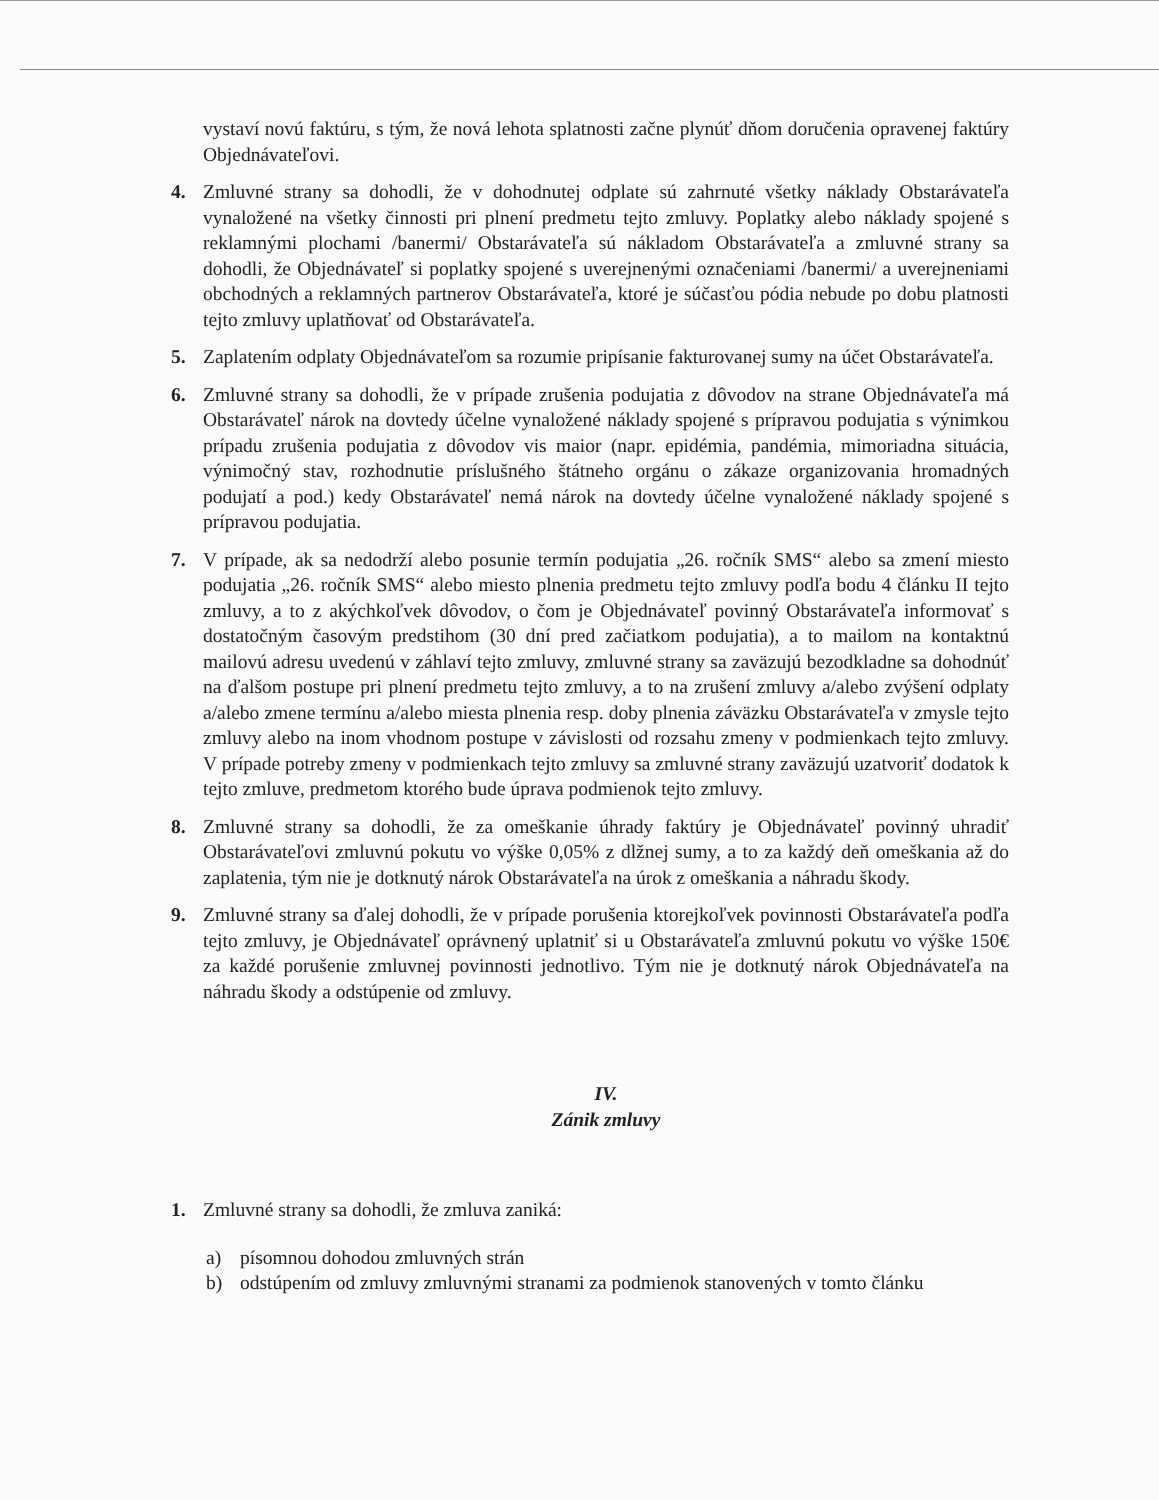vystaví novú faktúru, s tým, že nová lehota splatnosti začne plynúť dňom doručenia opravenej faktúry Objednávateľovi.
4. Zmluvné strany sa dohodli, že v dohodnutej odplate sú zahrnuté všetky náklady Obstarávateľa vynaložené na všetky činnosti pri plnení predmetu tejto zmluvy. Poplatky alebo náklady spojené s reklamnými plochami /banermi/ Obstarávateľa sú nákladom Obstarávateľa a zmluvné strany sa dohodli, že Objednávateľ si poplatky spojené s uverejnenými označeniami /banermi/ a uverejneniami obchodných a reklamných partnerov Obstarávateľa, ktoré je súčasťou pódia nebude po dobu platnosti tejto zmluvy uplatňovať od Obstarávateľa.
5. Zaplatením odplaty Objednávateľom sa rozumie pripísanie fakturovanej sumy na účet Obstarávateľa.
6. Zmluvné strany sa dohodli, že v prípade zrušenia podujatia z dôvodov na strane Objednávateľa má Obstarávateľ nárok na dovtedy účelne vynaložené náklady spojené s prípravou podujatia s výnimkou prípadu zrušenia podujatia z dôvodov vis maior (napr. epidémia, pandémia, mimoriadna situácia, výnimočný stav, rozhodnutie príslušného štátneho orgánu o zákaze organizovania hromadných podujatí a pod.) kedy Obstarávateľ nemá nárok na dovtedy účelne vynaložené náklady spojené s prípravou podujatia.
7. V prípade, ak sa nedodrží alebo posunie termín podujatia „26. ročník SMS“ alebo sa zmení miesto podujatia „26. ročník SMS“ alebo miesto plnenia predmetu tejto zmluvy podľa bodu 4 článku II tejto zmluvy, a to z akýchkoľvek dôvodov, o čom je Objednávateľ povinný Obstarávateľa informovať s dostatočným časovým predstihom (30 dní pred začiatkom podujatia), a to mailom na kontaktnú mailovú adresu uvedenú v záhlaví tejto zmluvy, zmluvné strany sa zaväzujú bezodkladne sa dohodnúť na ďalšom postupe pri plnení predmetu tejto zmluvy, a to na zrušení zmluvy a/alebo zvýšení odplaty a/alebo zmene termínu a/alebo miesta plnenia resp. doby plnenia záväzku Obstarávateľa v zmysle tejto zmluvy alebo na inom vhodnom postupe v závislosti od rozsahu zmeny v podmienkach tejto zmluvy. V prípade potreby zmeny v podmienkach tejto zmluvy sa zmluvné strany zaväzujú uzatvoriť dodatok k tejto zmluve, predmetom ktorého bude úprava podmienok tejto zmluvy.
8. Zmluvné strany sa dohodli, že za omeškanie úhrady faktúry je Objednávateľ povinný uhradiť Obstarávateľovi zmluvnú pokutu vo výške 0,05% z dlžnej sumy, a to za každý deň omeškania až do zaplatenia, tým nie je dotknutý nárok Obstarávateľa na úrok z omeškania a náhradu škody.
9. Zmluvné strany sa ďalej dohodli, že v prípade porušenia ktorejkoľvek povinnosti Obstarávateľa podľa tejto zmluvy, je Objednávateľ oprávnený uplatniť si u Obstarávateľa zmluvnú pokutu vo výške 150€ za každé porušenie zmluvnej povinnosti jednotlivo. Tým nie je dotknutý nárok Objednávateľa na náhradu škody a odstúpenie od zmluvy.
IV.
Zánik zmluvy
1. Zmluvné strany sa dohodli, že zmluva zaniká:
a) písomnou dohodou zmluvných strán
b) odstúpením od zmluvy zmluvnými stranami za podmienok stanovených v tomto článku